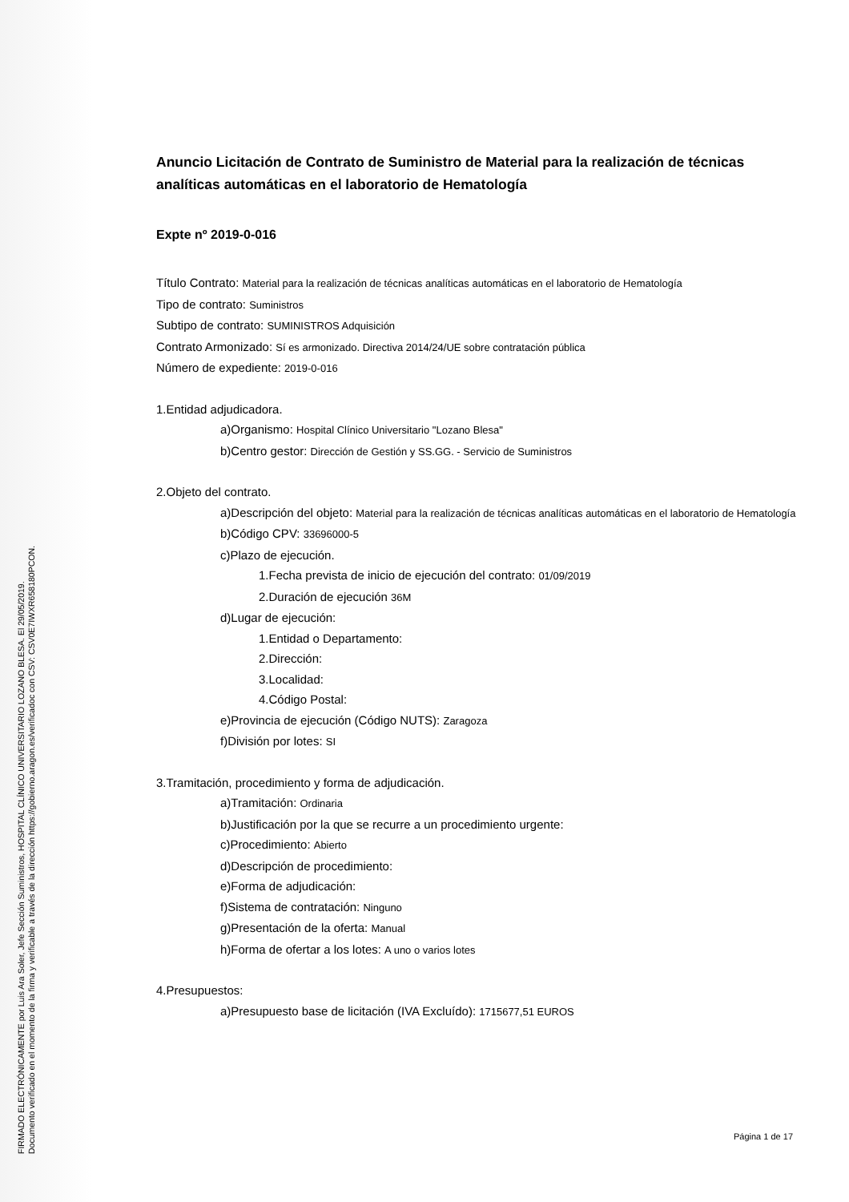FIRMADO ELECTRÓNICAMENTE por Luis Ara Soler, Jefe Sección Suministros, HOSPITAL CLÍNICO UNIVERSITARIO LOZANO BLESA. El 29/05/2019.
Documento verificado en el momento de la firma y verificable a través de la dirección https://gobierno.aragon.es/verificadoc con CSV: CSV0E7IWXR658180PCON.
Anuncio Licitación de Contrato de Suministro de Material para la realización de técnicas analíticas automáticas en el laboratorio de Hematología
Expte nº 2019-0-016
Título Contrato: Material para la realización de técnicas analíticas automáticas en el laboratorio de Hematología
Tipo de contrato: Suministros
Subtipo de contrato: SUMINISTROS Adquisición
Contrato Armonizado: Sí es armonizado. Directiva 2014/24/UE sobre contratación pública
Número de expediente: 2019-0-016
1.Entidad adjudicadora.
a)Organismo: Hospital Clínico Universitario "Lozano Blesa"
b)Centro gestor: Dirección de Gestión y SS.GG. - Servicio de Suministros
2.Objeto del contrato.
a)Descripción del objeto: Material para la realización de técnicas analíticas automáticas en el laboratorio de Hematología
b)Código CPV: 33696000-5
c)Plazo de ejecución.
1.Fecha prevista de inicio de ejecución del contrato: 01/09/2019
2.Duración de ejecución 36M
d)Lugar de ejecución:
1.Entidad o Departamento:
2.Dirección:
3.Localidad:
4.Código Postal:
e)Provincia de ejecución (Código NUTS): Zaragoza
f)División por lotes: SI
3.Tramitación, procedimiento y forma de adjudicación.
a)Tramitación: Ordinaria
b)Justificación por la que se recurre a un procedimiento urgente:
c)Procedimiento: Abierto
d)Descripción de procedimiento:
e)Forma de adjudicación:
f)Sistema de contratación: Ninguno
g)Presentación de la oferta: Manual
h)Forma de ofertar a los lotes: A uno o varios lotes
4.Presupuestos:
a)Presupuesto base de licitación (IVA Excluído): 1715677,51 EUROS
Página 1 de 17